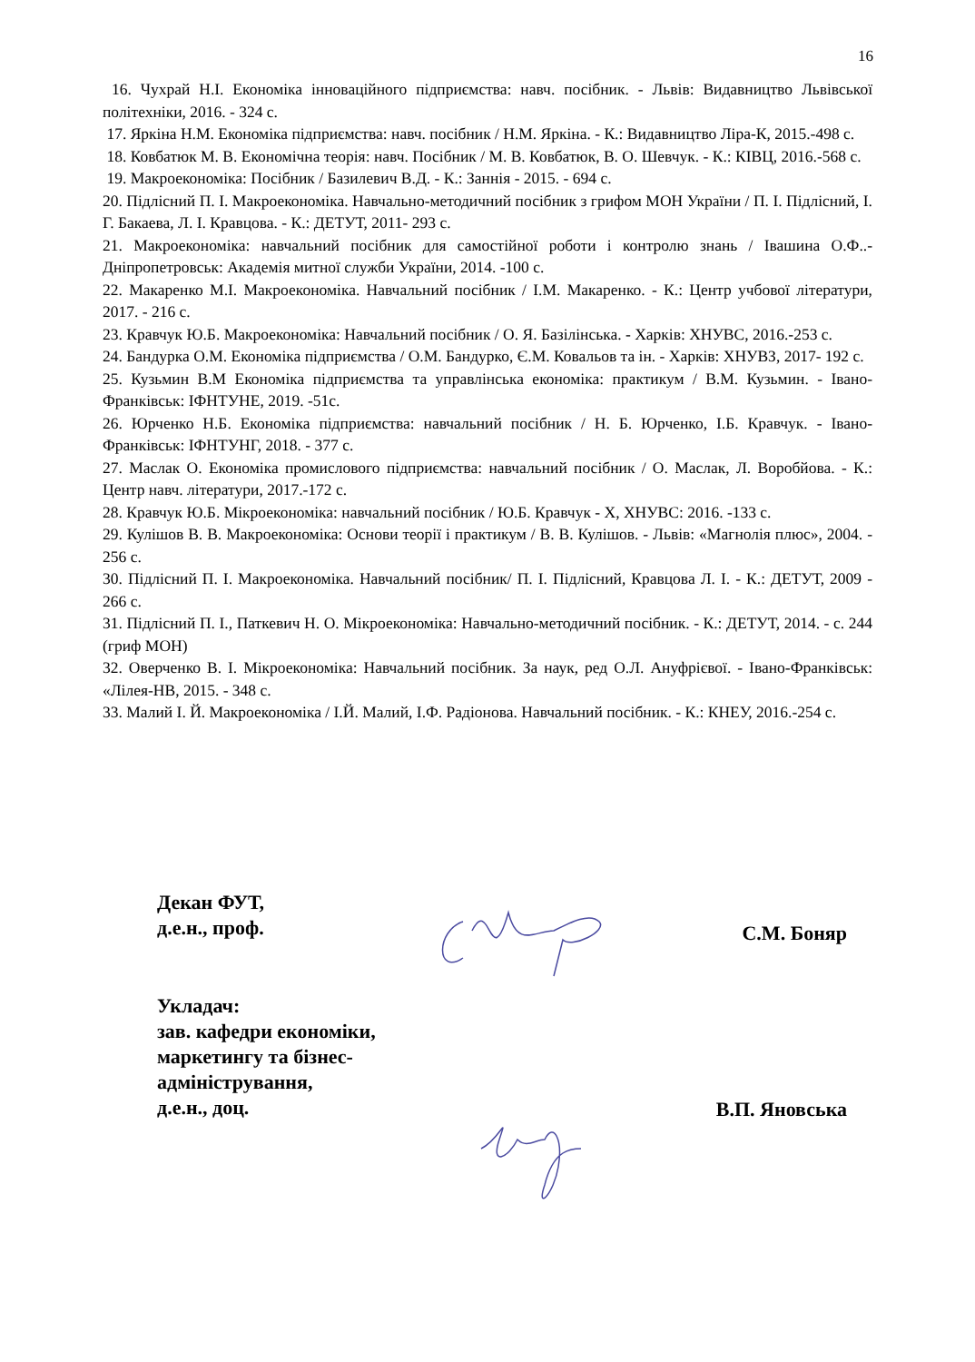16
16. Чухрай Н.І. Економіка інноваційного підприємства: навч. посібник. - Львів: Видавництво Львівської політехніки, 2016. - 324 с.
17. Яркіна Н.М. Економіка підприємства: навч. посібник / Н.М. Яркіна. - К.: Видавництво Ліра-К, 2015.-498 с.
18. Ковбатюк М. В. Економічна теорія: навч. Посібник / М. В. Ковбатюк, В. О. Шевчук. - К.: КІВЦ, 2016.-568 с.
19. Макроекономіка: Посібник / Базилевич В.Д. - К.: Заннія - 2015. - 694 с.
20. Підлісний П. І. Макроекономіка. Навчально-методичний посібник з грифом МОН України / П. І. Підлісний, І. Г. Бакаева, Л. І. Кравцова. - К.: ДЕТУТ, 2011- 293 с.
21. Макроекономіка: навчальний посібник для самостійної роботи і контролю знань / Івашина О.Ф..- Дніпропетровськ: Академія митної служби України, 2014. -100 с.
22. Макаренко М.І. Макроекономіка. Навчальний посібник / І.М. Макаренко. - К.: Центр учбової літератури, 2017. - 216 с.
23. Кравчук Ю.Б. Макроекономіка: Навчальний посібник / О. Я. Базілінська. - Харків: ХНУВС, 2016.-253 с.
24. Бандурка О.М. Економіка підприємства / О.М. Бандурко, Є.М. Ковальов та ін. - Харків: ХНУВЗ, 2017- 192 с.
25. Кузьмин В.М Економіка підприємства та управлінська економіка: практикум / В.М. Кузьмин. - Івано-Франківськ: ІФНТУНЕ, 2019. -51с.
26. Юрченко Н.Б. Економіка підприємства: навчальний посібник / Н. Б. Юрченко, І.Б. Кравчук. - Івано-Франківськ: ІФНТУНГ, 2018. - 377 с.
27. Маслак О. Економіка промислового підприємства: навчальний посібник / О. Маслак, Л. Воробйова. - К.: Центр навч. літератури, 2017.-172 с.
28. Кравчук Ю.Б. Мікроекономіка: навчальний посібник / Ю.Б. Кравчук - Х, ХНУВС: 2016. -133 с.
29. Кулішов В. В. Макроекономіка: Основи теорії і практикум / В. В. Кулішов. - Львів: «Магнолія плюс», 2004. - 256 с.
30. Підлісний П. І. Макроекономіка. Навчальний посібник/ П. І. Підлісний, Кравцова Л. І. - К.: ДЕТУТ, 2009 - 266 с.
31. Підлісний П. І., Паткевич Н. О. Мікроекономіка: Навчально-методичний посібник. - К.: ДЕТУТ, 2014. - с. 244 (гриф МОН)
32. Оверченко В. І. Мікроекономіка: Навчальний посібник. За наук, ред О.Л. Ануфрієвої. - Івано-Франківськ: «Лілея-НВ, 2015. - 348 с.
33. Малий І. Й. Макроекономіка / І.Й. Малий, І.Ф. Радіонова. Навчальний посібник. - К.: КНЕУ, 2016.-254 с.
Декан ФУТ,
д.е.н., проф.
С.М. Боняр
Укладач:
зав. кафедри економіки,
маркетингу та бізнес-
адміністрування,
д.е.н., доц.
В.П. Яновська